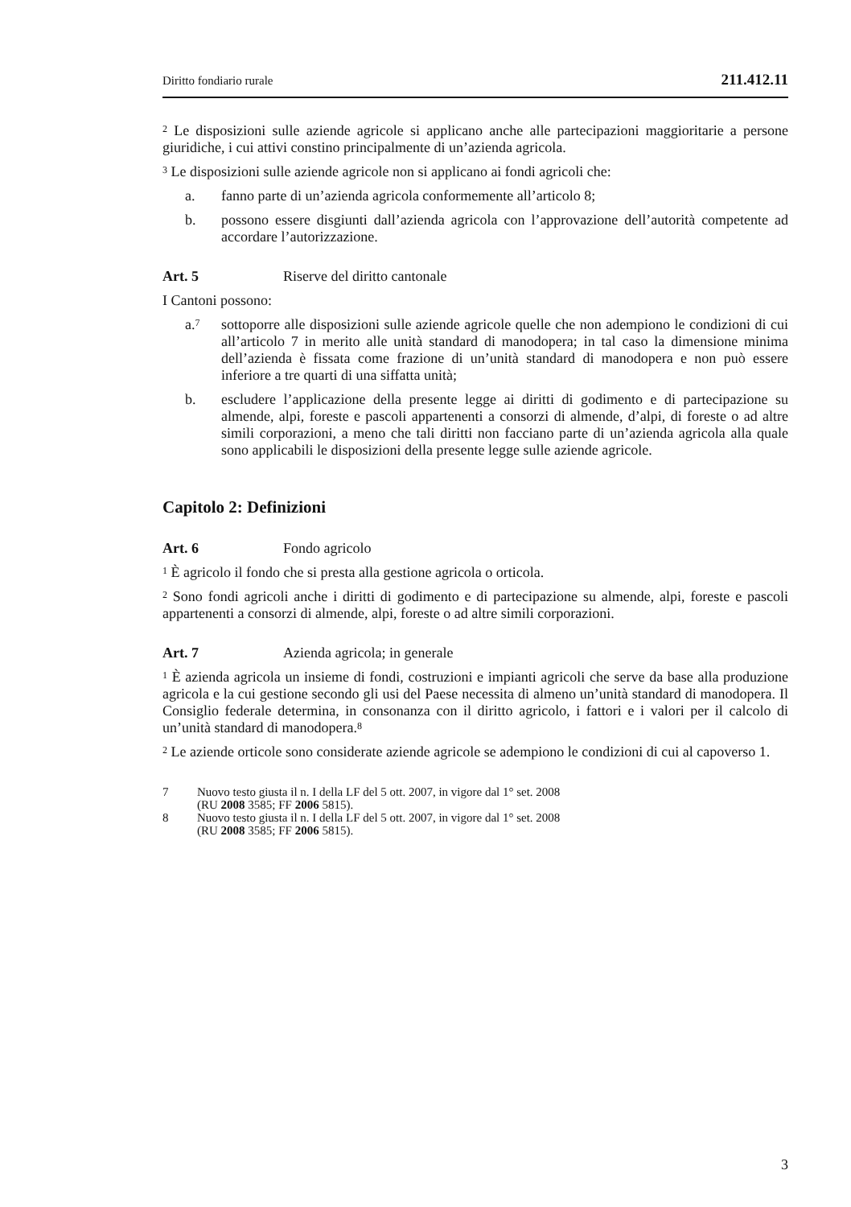Diritto fondiario rurale 211.412.11
<sup>2</sup> Le disposizioni sulle aziende agricole si applicano anche alle partecipazioni maggioritarie a persone giuridiche, i cui attivi constino principalmente di un’azienda agricola.
<sup>3</sup> Le disposizioni sulle aziende agricole non si applicano ai fondi agricoli che:
a. fanno parte di un’azienda agricola conformemente all’articolo 8;
b. possono essere disgiunti dall’azienda agricola con l’approvazione dell’autorità competente ad accordare l’autorizzazione.
Art. 5 Riserve del diritto cantonale
I Cantoni possono:
a.<sup>7</sup> sottoporre alle disposizioni sulle aziende agricole quelle che non adempiono le condizioni di cui all’articolo 7 in merito alle unità standard di manodopera; in tal caso la dimensione minima dell’azienda è fissata come frazione di un’unità standard di manodopera e non può essere inferiore a tre quarti di una siffatta unità;
b. escludere l’applicazione della presente legge ai diritti di godimento e di partecipazione su almende, alpi, foreste e pascoli appartenenti a consorzi di almende, d’alpi, di foreste o ad altre simili corporazioni, a meno che tali diritti non facciano parte di un’azienda agricola alla quale sono applicabili le disposizioni della presente legge sulle aziende agricole.
Capitolo 2: Definizioni
Art. 6 Fondo agricolo
<sup>1</sup> È agricolo il fondo che si presta alla gestione agricola o orticola.
<sup>2</sup> Sono fondi agricoli anche i diritti di godimento e di partecipazione su almende, alpi, foreste e pascoli appartenenti a consorzi di almende, alpi, foreste o ad altre simili corporazioni.
Art. 7 Azienda agricola; in generale
<sup>1</sup> È azienda agricola un insieme di fondi, costruzioni e impianti agricoli che serve da base alla produzione agricola e la cui gestione secondo gli usi del Paese necessita di almeno un’unità standard di manodopera. Il Consiglio federale determina, in consonanza con il diritto agricolo, i fattori e i valori per il calcolo di un’unità standard di manodopera.<sup>8</sup>
<sup>2</sup> Le aziende orticole sono considerate aziende agricole se adempiono le condizioni di cui al capoverso 1.
7 Nuovo testo giusta il n. I della LF del 5 ott. 2007, in vigore dal 1° set. 2008
(RU 2008 3585; FF 2006 5815).
8 Nuovo testo giusta il n. I della LF del 5 ott. 2007, in vigore dal 1° set. 2008
(RU 2008 3585; FF 2006 5815).
3